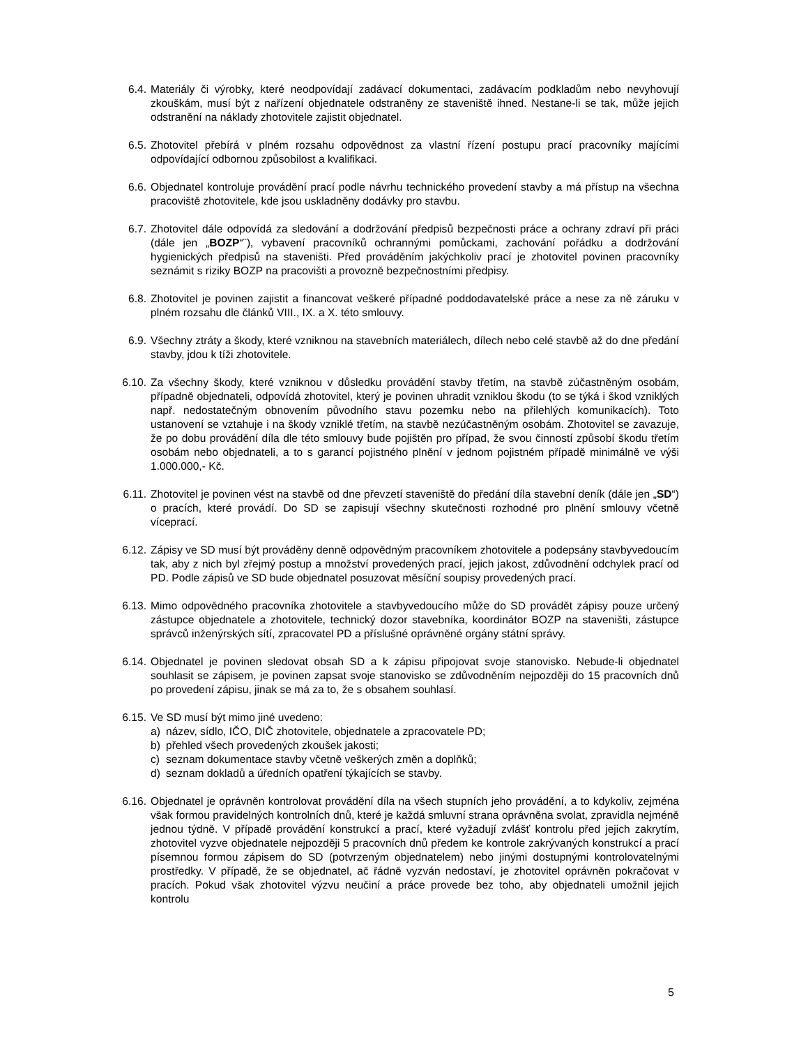6.4. Materiály či výrobky, které neodpovídají zadávací dokumentaci, zadávacím podkladům nebo nevyhovují zkouškám, musí být z nařízení objednatele odstraněny ze staveniště ihned. Nestane-li se tak, může jejich odstranění na náklady zhotovitele zajistit objednatel.
6.5. Zhotovitel přebírá v plném rozsahu odpovědnost za vlastní řízení postupu prací pracovníky majícími odpovídající odbornou způsobilost a kvalifikaci.
6.6. Objednatel kontroluje provádění prací podle návrhu technického provedení stavby a má přístup na všechna pracoviště zhotovitele, kde jsou uskladněny dodávky pro stavbu.
6.7. Zhotovitel dále odpovídá za sledování a dodržování předpisů bezpečnosti práce a ochrany zdraví při práci (dále jen „BOZP“¨), vybavení pracovníků ochrannými pomůckami, zachování pořádku a dodržování hygienických předpisů na staveništi. Před prováděním jakýchkoliv prací je zhotovitel povinen pracovníky seznámit s riziky BOZP na pracovišti a provozně bezpečnostními předpisy.
6.8. Zhotovitel je povinen zajistit a financovat veškeré případné poddodavatelské práce a nese za ně záruku v plném rozsahu dle článků VIII., IX. a X. této smlouvy.
6.9. Všechny ztráty a škody, které vzniknou na stavebních materiálech, dílech nebo celé stavbě až do dne předání stavby, jdou k tíži zhotovitele.
6.10. Za všechny škody, které vzniknou v důsledku provádění stavby třetím, na stavbě zúčastněným osobám, případně objednateli, odpovídá zhotovitel, který je povinen uhradit vzniklou škodu (to se týká i škod vzniklých např. nedostatečným obnovením původního stavu pozemku nebo na přilehlých komunikacích). Toto ustanovení se vztahuje i na škody vzniklé třetím, na stavbě nezúčastněným osobám. Zhotovitel se zavazuje, že po dobu provádění díla dle této smlouvy bude pojištěn pro případ, že svou činností způsobí škodu třetím osobám nebo objednateli, a to s garancí pojistného plnění v jednom pojistném případě minimálně ve výši 1.000.000,- Kč.
6.11. Zhotovitel je povinen vést na stavbě od dne převzetí staveniště do předání díla stavební deník (dále jen „SD“) o pracích, které provádí. Do SD se zapisují všechny skutečnosti rozhodné pro plnění smlouvy včetně víceprací.
6.12. Zápisy ve SD musí být prováděny denně odpovědným pracovníkem zhotovitele a podepsány stavbyvedoucím tak, aby z nich byl zřejmý postup a množství provedených prací, jejich jakost, zdůvodnění odchylek prací od PD. Podle zápisů ve SD bude objednatel posuzovat měsíční soupisy provedených prací.
6.13. Mimo odpovědného pracovníka zhotovitele a stavbyvedoucího může do SD provádět zápisy pouze určený zástupce objednatele a zhotovitele, technický dozor stavebníka, koordinátor BOZP na staveništi, zástupce správců inženýrských sítí, zpracovatel PD a příslušné oprávněné orgány státní správy.
6.14. Objednatel je povinen sledovat obsah SD a k zápisu připojovat svoje stanovisko. Nebude-li objednatel souhlasit se zápisem, je povinen zapsat svoje stanovisko se zdůvodněním nejpozději do 15 pracovních dnů po provedení zápisu, jinak se má za to, že s obsahem souhlasí.
6.15. Ve SD musí být mimo jiné uvedeno:
a) název, sídlo, IČO, DIČ zhotovitele, objednatele a zpracovatele PD;
b) přehled všech provedených zkoušek jakosti;
c) seznam dokumentace stavby včetně veškerých změn a doplňků;
d) seznam dokladů a úředních opatření týkajících se stavby.
6.16. Objednatel je oprávněn kontrolovat provádění díla na všech stupních jeho provádění, a to kdykoliv, zejména však formou pravidelných kontrolních dnů, které je každá smluvní strana oprávněna svolat, zpravidla nejméně jednou týdně. V případě provádění konstrukcí a prací, které vyžadují zvlášť kontrolu před jejich zakrytím, zhotovitel vyzve objednatele nejpozději 5 pracovních dnů předem ke kontrole zakrývaných konstrukcí a prací písemnou formou zápisem do SD (potvrzeným objednatelem) nebo jinými dostupnými kontrolovatelnými prostředky. V případě, že se objednatel, ač řádně vyzván nedostaví, je zhotovitel oprávněn pokračovat v pracích. Pokud však zhotovitel výzvu neučiní a práce provede bez toho, aby objednateli umožnil jejich kontrolu
5